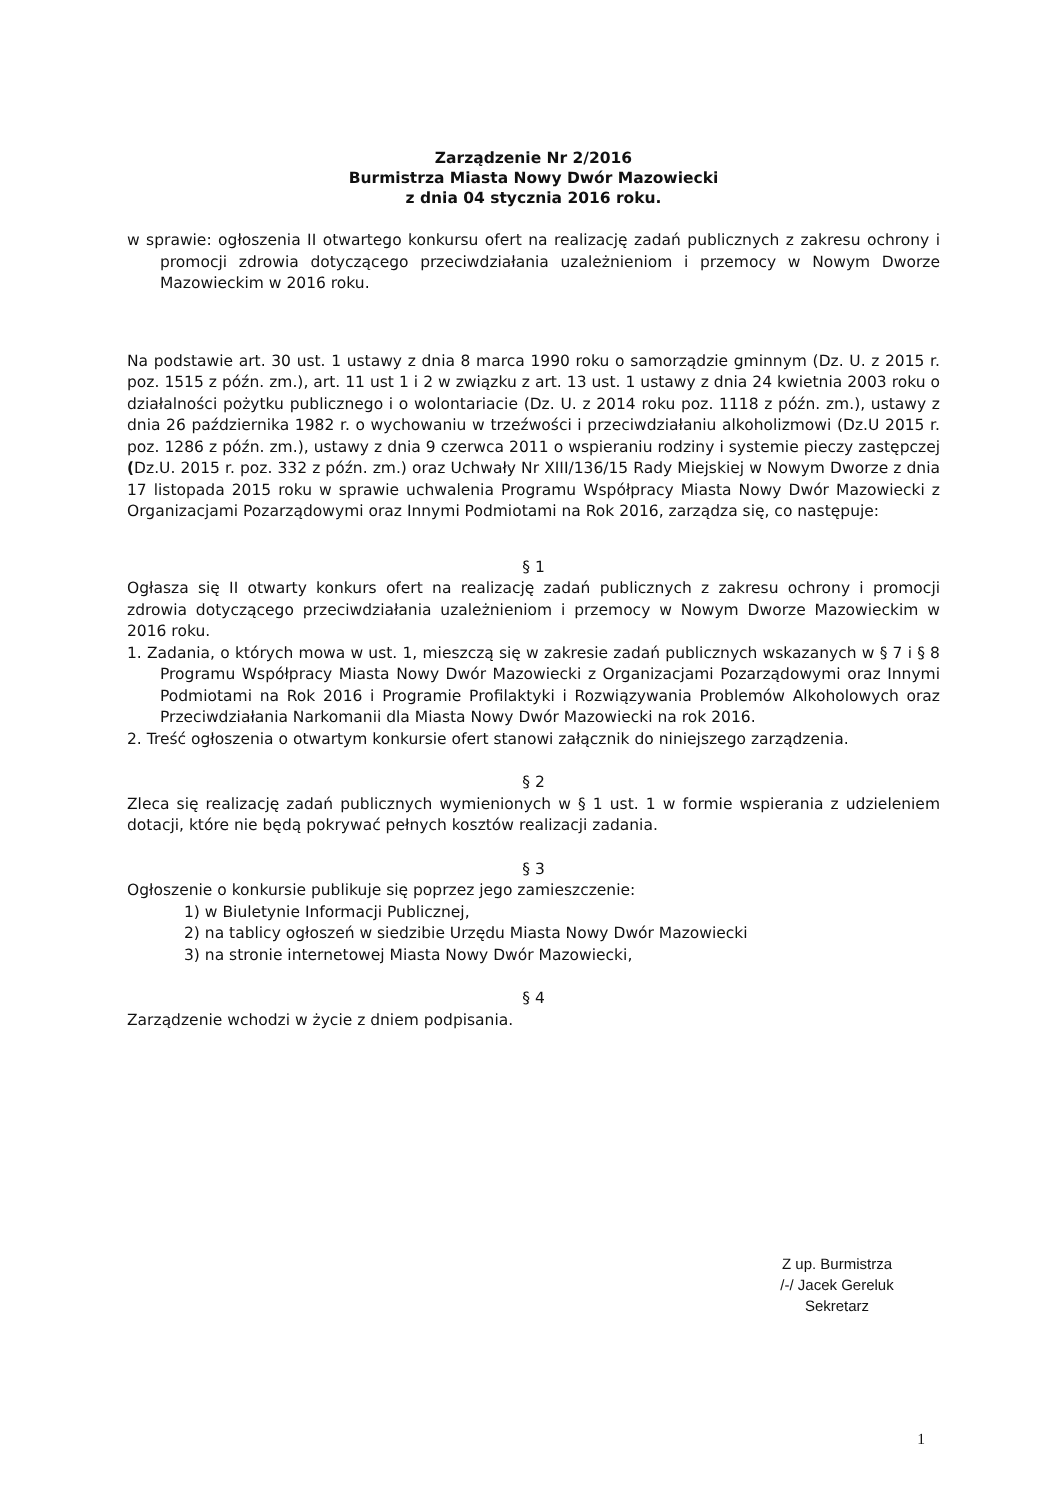Zarządzenie Nr 2/2016
Burmistrza Miasta Nowy Dwór Mazowiecki
z dnia 04 stycznia 2016 roku.
w sprawie: ogłoszenia II otwartego konkursu ofert na realizację zadań publicznych z zakresu ochrony i promocji zdrowia dotyczącego przeciwdziałania uzależnieniom i przemocy w Nowym Dworze Mazowieckim w 2016 roku.
Na podstawie art. 30 ust. 1 ustawy z dnia 8 marca 1990 roku o samorządzie gminnym (Dz. U. z 2015 r. poz. 1515 z późn. zm.), art. 11 ust 1 i 2 w związku z art. 13 ust. 1 ustawy z dnia 24 kwietnia 2003 roku o działalności pożytku publicznego i o wolontariacie (Dz. U. z 2014 roku poz. 1118 z późn. zm.), ustawy z dnia 26 października 1982 r. o wychowaniu w trzeźwości i przeciwdziałaniu alkoholizmowi (Dz.U 2015 r. poz. 1286 z późn. zm.), ustawy z dnia 9 czerwca 2011 o wspieraniu rodziny i systemie pieczy zastępczej (Dz.U. 2015 r. poz. 332 z późn. zm.) oraz Uchwały Nr XIII/136/15 Rady Miejskiej w Nowym Dworze z dnia 17 listopada 2015 roku w sprawie uchwalenia Programu Współpracy Miasta Nowy Dwór Mazowiecki z Organizacjami Pozarządowymi oraz Innymi Podmiotami na Rok 2016, zarządza się, co następuje:
§ 1
Ogłasza się II otwarty konkurs ofert na realizację zadań publicznych z zakresu ochrony i promocji zdrowia dotyczącego przeciwdziałania uzależnieniom i przemocy w Nowym Dworze Mazowieckim w 2016 roku.
1. Zadania, o których mowa w ust. 1, mieszczą się w zakresie zadań publicznych wskazanych w § 7 i § 8 Programu Współpracy Miasta Nowy Dwór Mazowiecki z Organizacjami Pozarządowymi oraz Innymi Podmiotami na Rok 2016 i Programie Profilaktyki i Rozwiązywania Problemów Alkoholowych oraz Przeciwdziałania Narkomanii dla Miasta Nowy Dwór Mazowiecki na rok 2016.
2. Treść ogłoszenia o otwartym konkursie ofert stanowi załącznik do niniejszego zarządzenia.
§ 2
Zleca się realizację zadań publicznych wymienionych w § 1 ust. 1 w formie wspierania z udzieleniem dotacji, które nie będą pokrywać pełnych kosztów realizacji zadania.
§ 3
Ogłoszenie o konkursie publikuje się poprzez jego zamieszczenie:
1) w Biuletynie Informacji Publicznej,
2) na tablicy ogłoszeń w siedzibie Urzędu Miasta Nowy Dwór Mazowiecki
3) na stronie internetowej Miasta Nowy Dwór Mazowiecki,
§ 4
Zarządzenie wchodzi w życie z dniem podpisania.
Z up. Burmistrza
/-/ Jacek Gereluk
Sekretarz
1